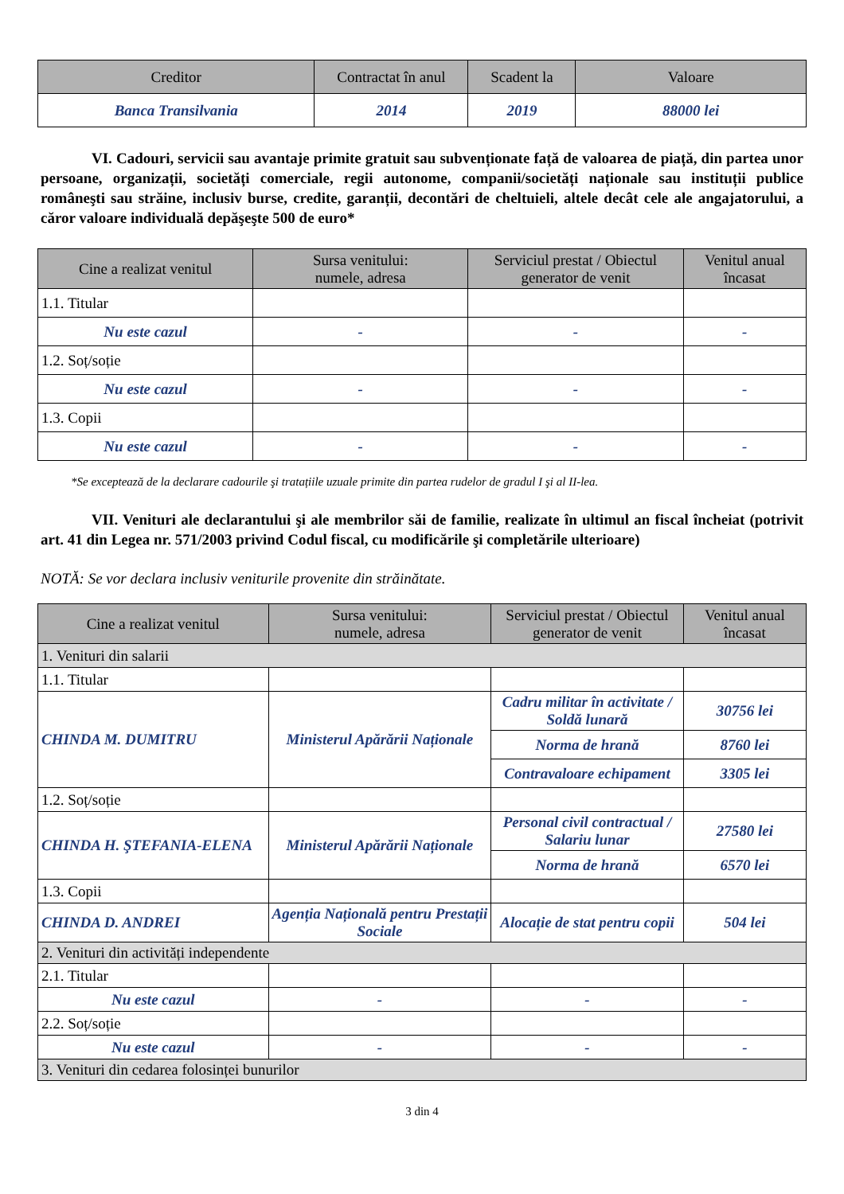| Creditor | Contractat în anul | Scadent la | Valoare |
| --- | --- | --- | --- |
| Banca Transilvania | 2014 | 2019 | 88000 lei |
VI. Cadouri, servicii sau avantaje primite gratuit sau subvenționate față de valoarea de piață, din partea unor persoane, organizații, societăți comerciale, regii autonome, companii/societăți naționale sau instituții publice româneşti sau străine, inclusiv burse, credite, garanții, decontări de cheltuieli, altele decât cele ale angajatorului, a căror valoare individuală depăşeşte 500 de euro*
| Cine a realizat venitul | Sursa venitului: numele, adresa | Serviciul prestat / Obiectul generator de venit | Venitul anual încasat |
| --- | --- | --- | --- |
| 1.1. Titular | | | |
| Nu este cazul | - | - | - |
| 1.2. Soț/soție | | | |
| Nu este cazul | - | - | - |
| 1.3. Copii | | | |
| Nu este cazul | - | - | - |
*Se exceptează de la declarare cadourile şi tratațiile uzuale primite din partea rudelor de gradul I şi al II-lea.
VII. Venituri ale declarantului şi ale membrilor săi de familie, realizate în ultimul an fiscal încheiat (potrivit art. 41 din Legea nr. 571/2003 privind Codul fiscal, cu modificările şi completările ulterioare)
NOTĂ: Se vor declara inclusiv veniturile provenite din străinătate.
| Cine a realizat venitul | Sursa venitului: numele, adresa | Serviciul prestat / Obiectul generator de venit | Venitul anual încasat |
| --- | --- | --- | --- |
| 1. Venituri din salarii | | | |
| 1.1. Titular | | | |
| CHINDA M. DUMITRU | Ministerul Apărării Naționale | Cadru militar în activitate / Soldă lunară | 30756 lei |
| | | Norma de hrană | 8760 lei |
| | | Contravaloare echipament | 3305 lei |
| 1.2. Soț/soție | | | |
| CHINDA H. ŞTEFANIA-ELENA | Ministerul Apărării Naționale | Personal civil contractual / Salariu lunar | 27580 lei |
| | | Norma de hrană | 6570 lei |
| 1.3. Copii | | | |
| CHINDA D. ANDREI | Agenția Națională pentru Prestații Sociale | Alocație de stat pentru copii | 504 lei |
| 2. Venituri din activități independente | | | |
| 2.1. Titular | | | |
| Nu este cazul | - | - | - |
| 2.2. Soț/soție | | | |
| Nu este cazul | - | - | - |
| 3. Venituri din cedarea folosinței bunurilor | | | |
3 din 4